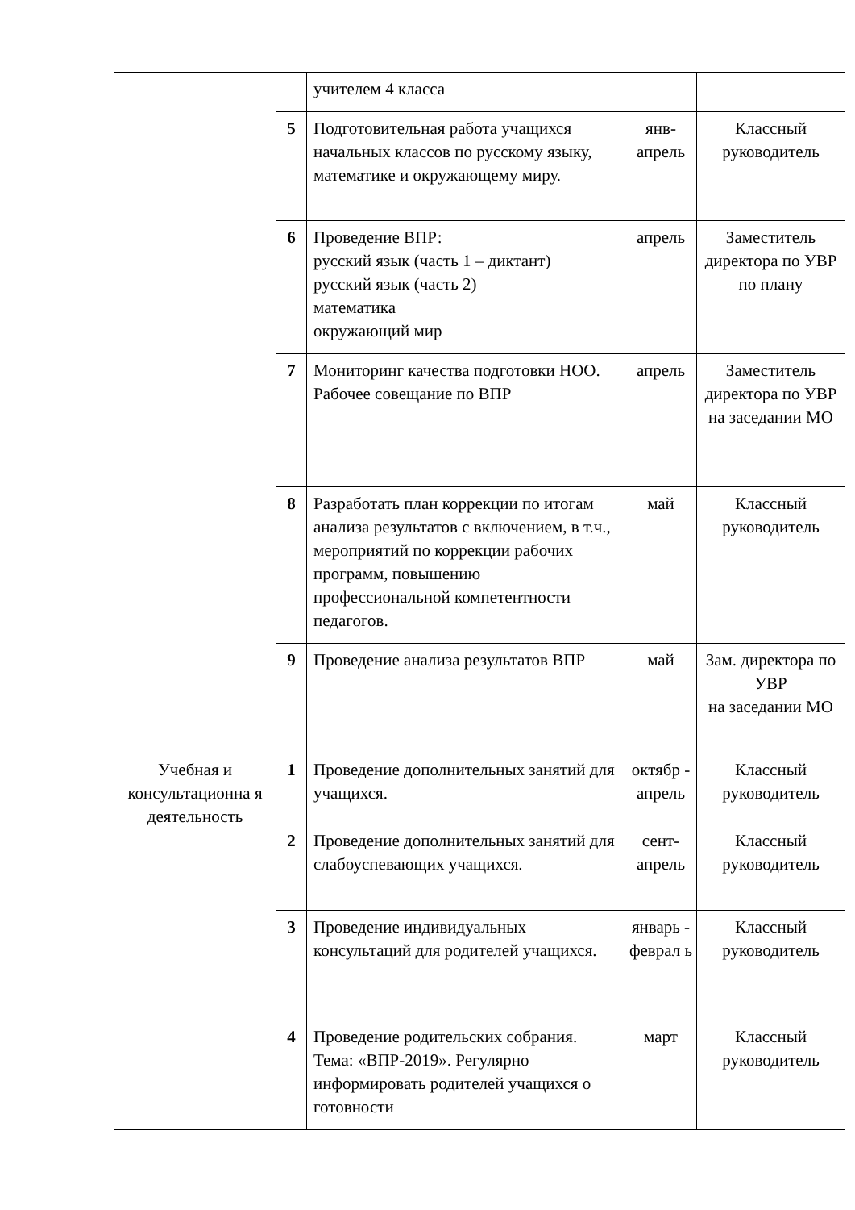| | | учителем 4 класса | | |
| | 5 | Подготовительная работа учащихся начальных классов по русскому языку, математике и окружающему миру. | янв-апрель | Классный руководитель |
| | 6 | Проведение ВПР: русский язык (часть 1 – диктант) русский язык (часть 2) математика окружающий мир | апрель | Заместитель директора по УВР по плану |
| | 7 | Мониторинг качества подготовки НОО. Рабочее совещание по ВПР | апрель | Заместитель директора по УВР на заседании МО |
| | 8 | Разработать план коррекции по итогам анализа результатов с включением, в т.ч., мероприятий по коррекции рабочих программ, повышению профессиональной компетентности педагогов. | май | Классный руководитель |
| | 9 | Проведение анализа результатов ВПР | май | Зам. директора по УВР на заседании МО |
| Учебная и консультационна я деятельность | 1 | Проведение дополнительных занятий для учащихся. | октябр - апрель | Классный руководитель |
| | 2 | Проведение дополнительных занятий для слабоуспевающих учащихся. | сент-апрель | Классный руководитель |
| | 3 | Проведение индивидуальных консультаций для родителей учащихся. | январь - феврал ь | Классный руководитель |
| | 4 | Проведение родительских собрания. Тема: «ВПР-2019». Регулярно информировать родителей учащихся о готовности | март | Классный руководитель |